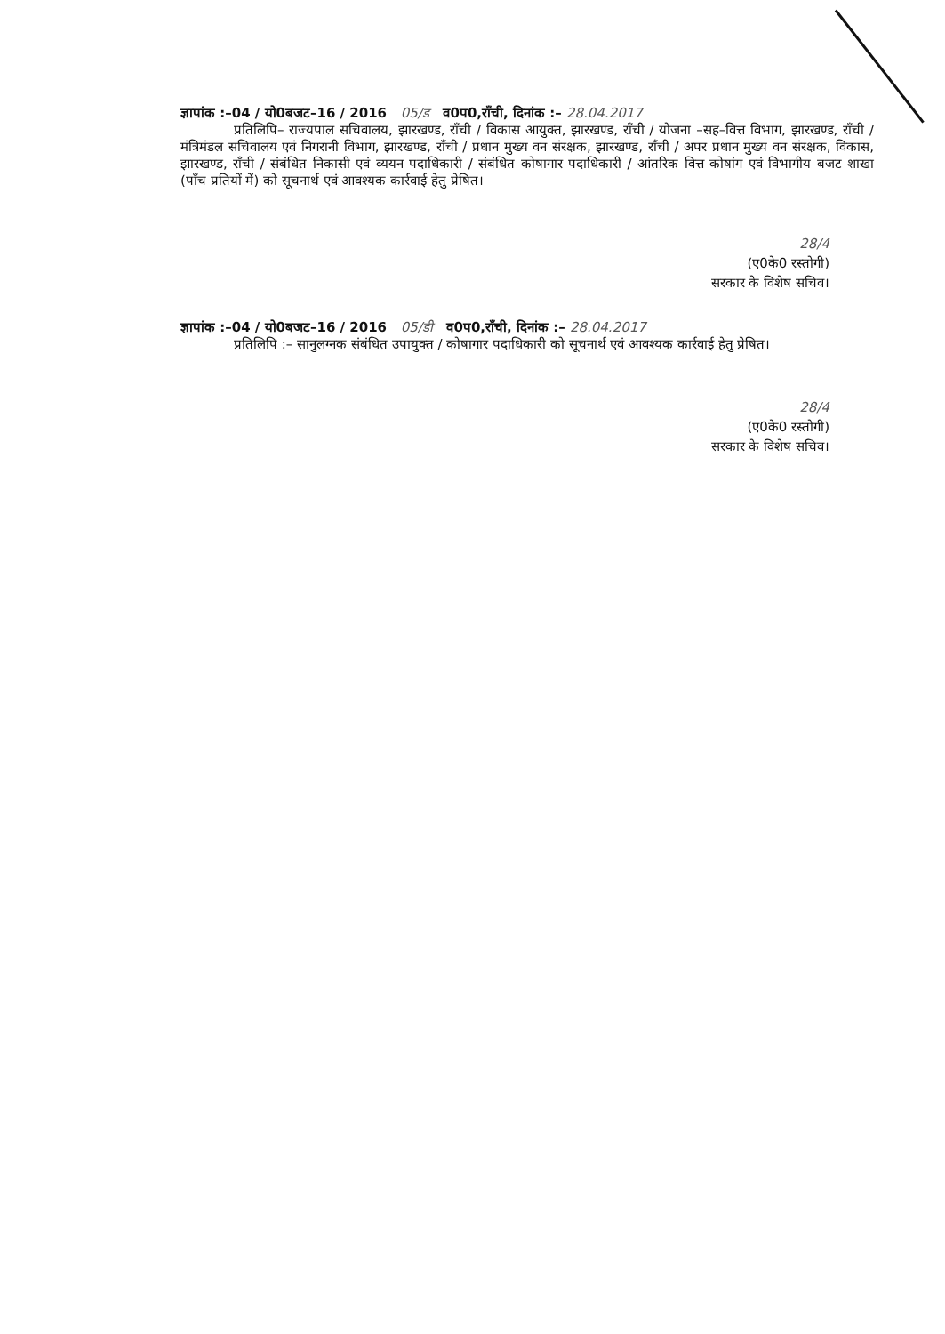ज्ञापांक :–04 / यो0बजट–16 / 2016 05/ड व0प0,राँची, दिनांक :– 28.04.2017
प्रतिलिपि– राज्यपाल सचिवालय, झारखण्ड, राँची / विकास आयुक्त, झारखण्ड, राँची / योजना –सह–वित्त विभाग, झारखण्ड, राँची / मंत्रिमंडल सचिवालय एवं निगरानी विभाग, झारखण्ड, राँची / प्रधान मुख्य वन संरक्षक, झारखण्ड, राँची / अपर प्रधान मुख्य वन संरक्षक, विकास, झारखण्ड, राँची / संबंधित निकासी एवं व्ययन पदाधिकारी / संबंधित कोषागार पदाधिकारी / आंतरिक वित्त कोषांग एवं विभागीय बजट शाखा (पाँच प्रतियों में) को सूचनार्थ एवं आवश्यक कार्रवाई हेतु प्रेषित।
28/4
(ए0के0 रस्तोगी)
सरकार के विशेष सचिव।
ज्ञापांक :–04 / यो0बजट–16 / 2016 05/डी व0प0,राँची, दिनांक :– 28.04.2017
प्रतिलिपि :– सानुलग्नक संबंधित उपायुक्त / कोषागार पदाधिकारी को सूचनार्थ एवं आवश्यक कार्रवाई हेतु प्रेषित।
28/4
(ए0के0 रस्तोगी)
सरकार के विशेष सचिव।